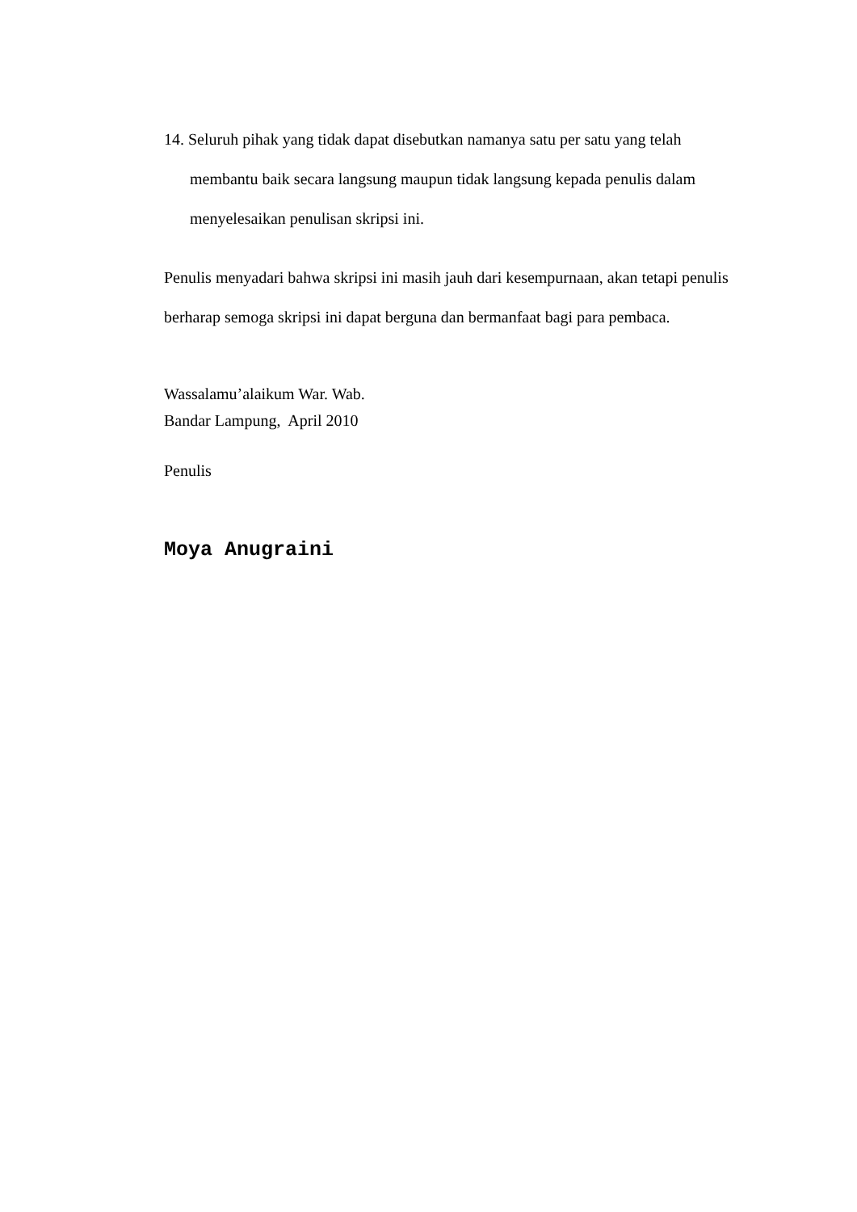14. Seluruh pihak yang tidak dapat disebutkan namanya satu per satu yang telah membantu baik secara langsung maupun tidak langsung kepada penulis dalam menyelesaikan penulisan skripsi ini.
Penulis menyadari bahwa skripsi ini masih jauh dari kesempurnaan, akan tetapi penulis berharap semoga skripsi ini dapat berguna dan bermanfaat bagi para pembaca.
Wassalamu’alaikum War. Wab.
Bandar Lampung, April 2010
Penulis
Moya Anugraini